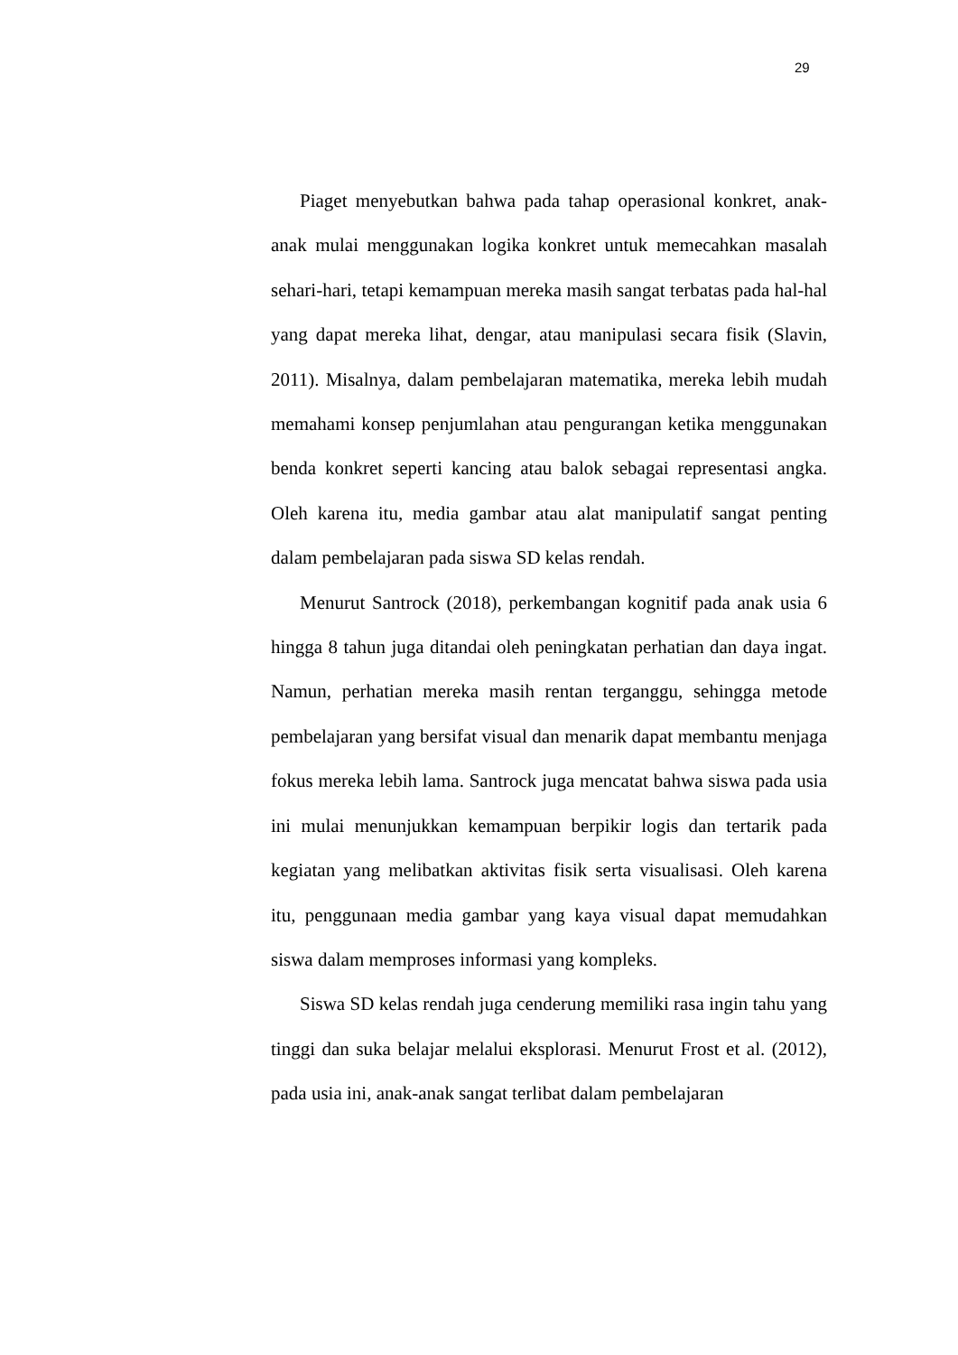29
Piaget menyebutkan bahwa pada tahap operasional konkret, anak-anak mulai menggunakan logika konkret untuk memecahkan masalah sehari-hari, tetapi kemampuan mereka masih sangat terbatas pada hal-hal yang dapat mereka lihat, dengar, atau manipulasi secara fisik (Slavin, 2011). Misalnya, dalam pembelajaran matematika, mereka lebih mudah memahami konsep penjumlahan atau pengurangan ketika menggunakan benda konkret seperti kancing atau balok sebagai representasi angka. Oleh karena itu, media gambar atau alat manipulatif sangat penting dalam pembelajaran pada siswa SD kelas rendah.
Menurut Santrock (2018), perkembangan kognitif pada anak usia 6 hingga 8 tahun juga ditandai oleh peningkatan perhatian dan daya ingat. Namun, perhatian mereka masih rentan terganggu, sehingga metode pembelajaran yang bersifat visual dan menarik dapat membantu menjaga fokus mereka lebih lama. Santrock juga mencatat bahwa siswa pada usia ini mulai menunjukkan kemampuan berpikir logis dan tertarik pada kegiatan yang melibatkan aktivitas fisik serta visualisasi. Oleh karena itu, penggunaan media gambar yang kaya visual dapat memudahkan siswa dalam memproses informasi yang kompleks.
Siswa SD kelas rendah juga cenderung memiliki rasa ingin tahu yang tinggi dan suka belajar melalui eksplorasi. Menurut Frost et al. (2012), pada usia ini, anak-anak sangat terlibat dalam pembelajaran